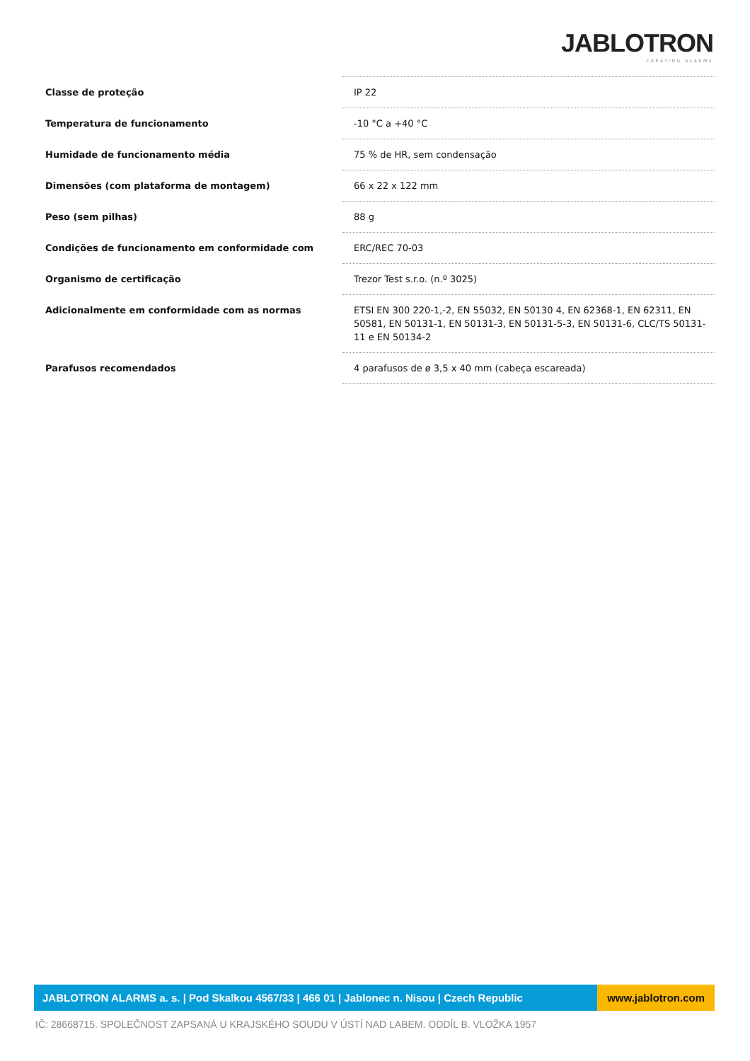JABLOTRON
CREATING ALARMS
| Classe de proteção | IP 22 |
| Temperatura de funcionamento | -10 °C a +40 °C |
| Humidade de funcionamento média | 75 % de HR, sem condensação |
| Dimensões (com plataforma de montagem) | 66 x 22 x 122 mm |
| Peso (sem pilhas) | 88 g |
| Condições de funcionamento em conformidade com | ERC/REC 70-03 |
| Organismo de certificação | Trezor Test s.r.o. (n.º 3025) |
| Adicionalmente em conformidade com as normas | ETSI EN 300 220-1,-2, EN 55032, EN 50130 4, EN 62368-1, EN 62311, EN 50581, EN 50131-1, EN 50131-3, EN 50131-5-3, EN 50131-6, CLC/TS 50131-11 e EN 50134-2 |
| Parafusos recomendados | 4 parafusos de ø 3,5 x 40 mm (cabeça escareada) |
JABLOTRON ALARMS a. s. | Pod Skalkou 4567/33 | 466 01 | Jablonec n. Nisou | Czech Republic
www.jablotron.com
IČ: 28668715. SPOLEČNOST ZAPSANÁ U KRAJSKÉHO SOUDU V ÚSTÍ NAD LABEM. ODDÍL B. VLOŽKA 1957